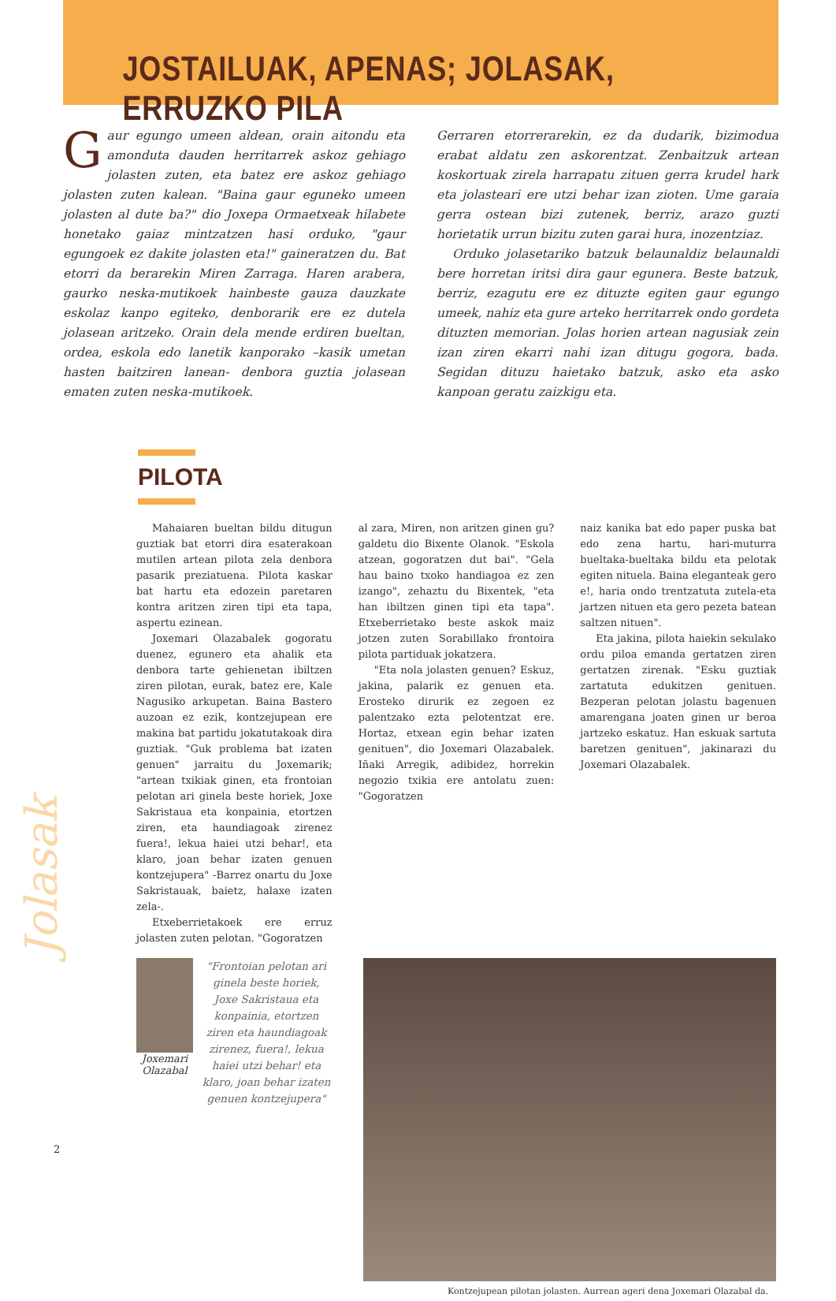JOSTAILUAK, APENAS; JOLASAK, ERRUZKO PILA
Gaur egungo umeen aldean, orain aitondu eta amonduta dauden herritarrek askoz gehiago jolasten zuten, eta batez ere askoz gehiago jolasten zuten kalean. "Baina gaur eguneko umeen jolasten al dute ba?" dio Joxepa Ormaetxeak hilabete honetako gaiaz mintzatzen hasi orduko, "gaur egungoek ez dakite jolasten eta!" gaineratzen du. Bat etorri da berarekin Miren Zarraga. Haren arabera, gaurko neska-mutikoek hainbeste gauza dauzkate eskolaz kanpo egiteko, denborarik ere ez dutela jolasean aritzeko. Orain dela mende erdiren bueltan, ordea, eskola edo lanetik kanporako –kasik umetan hasten baitziren lanean- denbora guztia jolasean ematen zuten neska-mutikoek.
Gerraren etorrerarekin, ez da dudarik, bizimodua erabat aldatu zen askorentzat. Zenbaitzuk artean koskortuak zirela harrapatu zituen gerra krudel hark eta jolasteari ere utzi behar izan zioten. Ume garaia gerra ostean bizi zutenek, berriz, arazo guzti horietatik urrun bizitu zuten garai hura, inozentziaz.
Orduko jolasetariko batzuk belaunaldiz belaunaldi bere horretan iritsi dira gaur egunera. Beste batzuk, berriz, ezagutu ere ez dituzte egiten gaur egungo umeek, nahiz eta gure arteko herritarrek ondo gordeta dituzten memorian. Jolas horien artean nagusiak zein izan ziren ekarri nahi izan ditugu gogora, bada. Segidan dituzu haietako batzuk, asko eta asko kanpoan geratu zaizkigu eta.
PILOTA
Mahaiaren bueltan bildu ditugun guztiak bat etorri dira esaterakoan mutilen artean pilota zela denbora pasarik preziatuena. Pilota kaskar bat hartu eta edozein paretaren kontra aritzen ziren tipi eta tapa, aspertu ezinean.
Joxemari Olazabalek gogoratu duenez, egunero eta ahalik eta denbora tarte gehienetan ibiltzen ziren pilotan, eurak, batez ere, Kale Nagusiko arkupetan. Baina Bastero auzoan ez ezik, kontzejupean ere makina bat partidu jokatutakoak dira guztiak. "Guk problema bat izaten genuen" jarraitu du Joxemarik; "artean txikiak ginen, eta frontoian pelotan ari ginela beste horiek, Joxe Sakristaua eta konpainia, etortzen ziren, eta haundiagoak zirenez fuera!, lekua haiei utzi behar!, eta klaro, joan behar izaten genuen kontzejupera" -Barrez onartu du Joxe Sakristauak, baietz, halaxe izaten zela-.
Etxeberrietakoek ere erruz jolasten zuten pelotan. "Gogoratzen
al zara, Miren, non aritzen ginen gu? galdetu dio Bixente Olanok. "Eskola atzean, gogoratzen dut bai". "Gela hau baino txoko handiagoa ez zen izango", zehaztu du Bixentek, "eta han ibiltzen ginen tipi eta tapa". Etxeberrietako beste askok maiz jotzen zuten Sorabillako frontoira pilota partiduak jokatzera.
"Eta nola jolasten genuen? Eskuz, jakina, palarik ez genuen eta. Erosteko dirurik ez zegoen ez palentzako ezta pelotentzat ere. Hortaz, etxean egin behar izaten genituen", dio Joxemari Olazabalek. Iñaki Arregik, adibidez, horrekin negozio txikia ere antolatu zuen: "Gogoratzen
naiz kanika bat edo paper puska bat edo zena hartu, hari-muturra bueltaka-bueltaka bildu eta pelotak egiten nituela. Baina eleganteak gero e!, haria ondo trentzatuta zutela-eta jartzen nituen eta gero pezeta batean saltzen nituen".
Eta jakina, pilota haiekin sekulako ordu piloa emanda gertatzen ziren gertatzen zirenak. "Esku guztiak zartatuta edukitzen genituen. Bezperan pelotan jolastu bagenuen amarengana joaten ginen ur beroa jartzeko eskatuz. Han eskuak sartuta baretzen genituen", jakinarazi du Joxemari Olazabalek.
Joxemari Olazabal
"Frontoian pelotan ari ginela beste horiek, Joxe Sakristaua eta konpainia, etortzen ziren eta haundiagoak zirenez, fuera!, lekua haiei utzi behar! eta klaro, joan behar izaten genuen kontzejupera"
Kontzejupean pilotan jolasten. Aurrean ageri dena Joxemari Olazabal da.
Jolasak
2